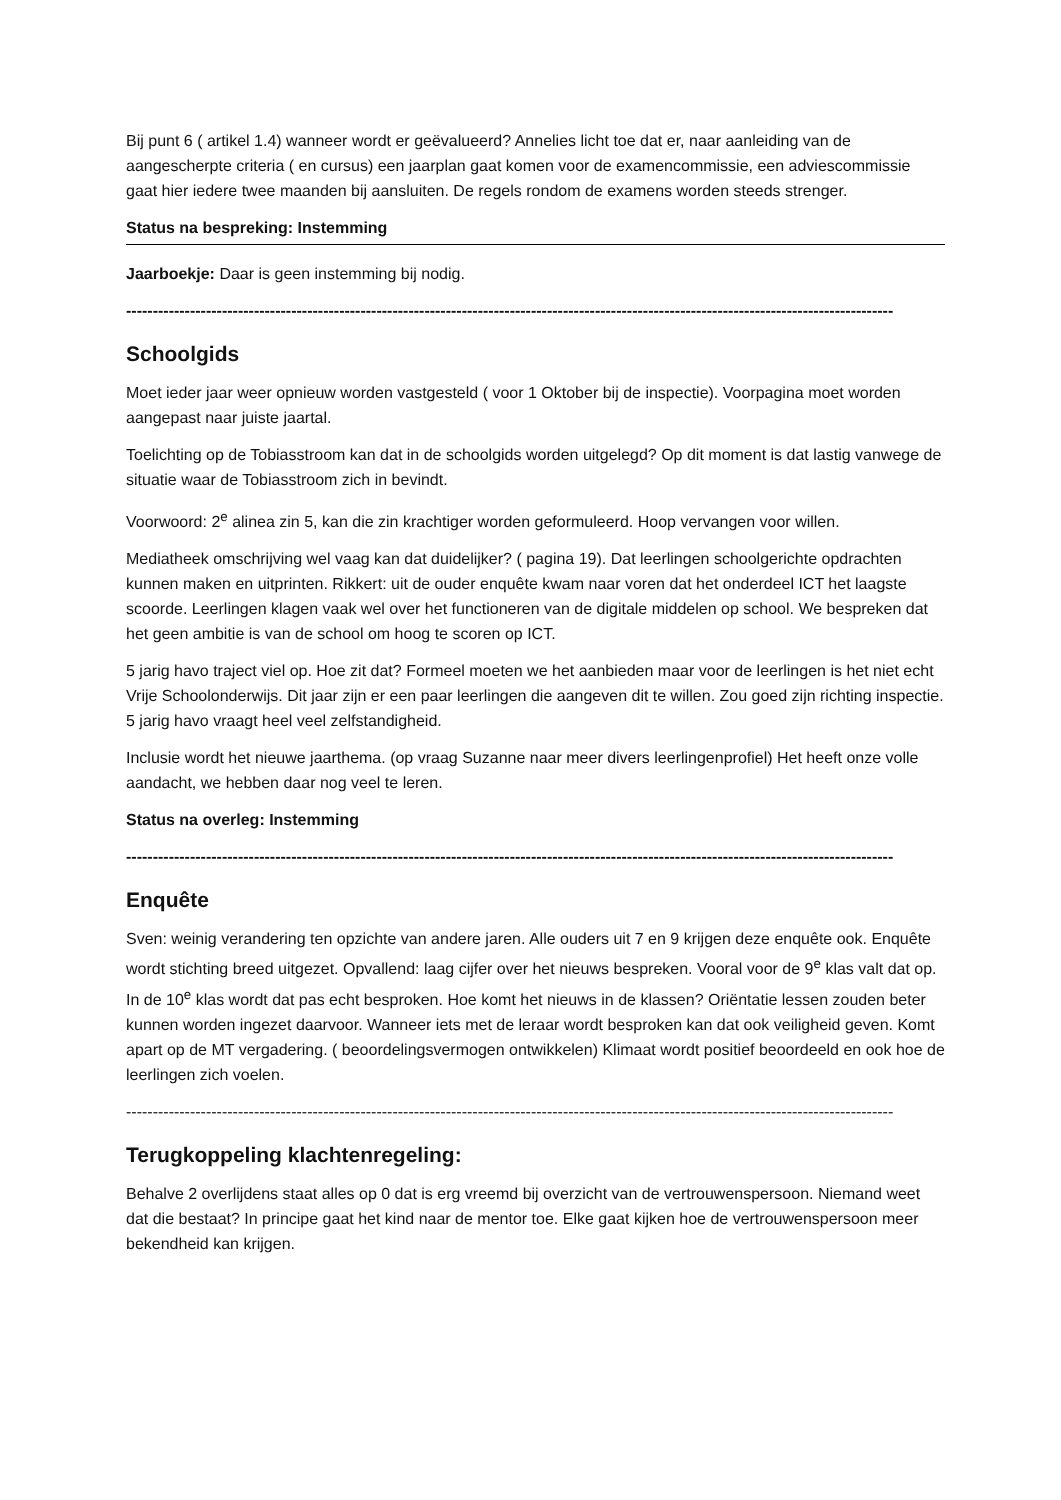Bij punt 6 ( artikel 1.4) wanneer wordt er geëvalueerd? Annelies licht toe dat er, naar aanleiding van de aangescherpte criteria ( en cursus) een jaarplan gaat komen voor de examencommissie, een adviescommissie gaat hier iedere twee maanden bij aansluiten. De regels rondom de examens worden steeds strenger.
Status na bespreking: Instemming
Jaarboekje: Daar is geen instemming bij nodig.
------------------------------------------------------------------------------------------------------------------------------------------------
Schoolgids
Moet ieder jaar weer opnieuw worden vastgesteld ( voor 1 Oktober bij de inspectie). Voorpagina moet worden aangepast naar juiste jaartal.
Toelichting op de Tobiasstroom kan dat in de schoolgids worden uitgelegd? Op dit moment is dat lastig vanwege de situatie waar de Tobiasstroom zich in bevindt.
Voorwoord: 2<sup>e</sup> alinea zin 5, kan die zin krachtiger worden geformuleerd. Hoop vervangen voor willen.
Mediatheek omschrijving wel vaag kan dat duidelijker? ( pagina 19). Dat leerlingen schoolgerichte opdrachten kunnen maken en uitprinten. Rikkert: uit de ouder enquête kwam naar voren dat het onderdeel ICT het laagste scoorde. Leerlingen klagen vaak wel over het functioneren van de digitale middelen op school. We bespreken dat het geen ambitie is van de school om hoog te scoren op ICT.
5 jarig havo traject viel op. Hoe zit dat? Formeel moeten we het aanbieden maar voor de leerlingen is het niet echt Vrije Schoolonderwijs. Dit jaar zijn er een paar leerlingen die aangeven dit te willen. Zou goed zijn richting inspectie. 5 jarig havo vraagt heel veel zelfstandigheid.
Inclusie wordt het nieuwe jaarthema. (op vraag Suzanne naar meer divers leerlingenprofiel) Het heeft onze volle aandacht, we hebben daar nog veel te leren.
Status na overleg: Instemming
------------------------------------------------------------------------------------------------------------------------------------------------
Enquête
Sven: weinig verandering ten opzichte van andere jaren. Alle ouders uit 7 en 9 krijgen deze enquête ook. Enquête wordt stichting breed uitgezet. Opvallend: laag cijfer over het nieuws bespreken. Vooral voor de 9<sup>e</sup> klas valt dat op. In de 10<sup>e</sup> klas wordt dat pas echt besproken. Hoe komt het nieuws in de klassen? Oriëntatie lessen zouden beter kunnen worden ingezet daarvoor. Wanneer iets met de leraar wordt besproken kan dat ook veiligheid geven. Komt apart op de MT vergadering. ( beoordelingsvermogen ontwikkelen) Klimaat wordt positief beoordeeld en ook hoe de leerlingen zich voelen.
------------------------------------------------------------------------------------------------------------------------------------------------
Terugkoppeling klachtenregeling:
Behalve 2 overlijdens staat alles op 0 dat is erg vreemd bij overzicht van de vertrouwenspersoon. Niemand weet dat die bestaat? In principe gaat het kind naar de mentor toe. Elke gaat kijken hoe de vertrouwenspersoon meer bekendheid kan krijgen.